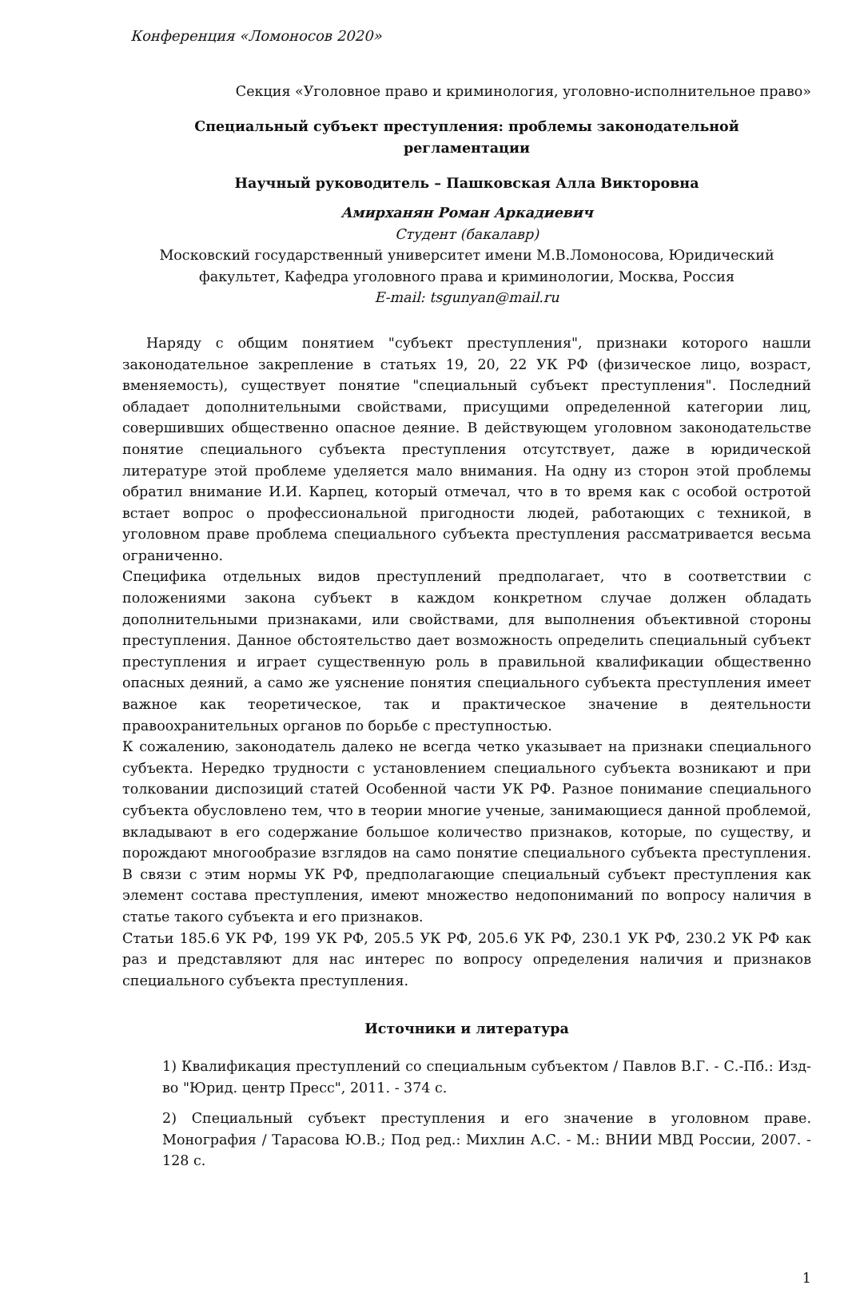Конференция «Ломоносов 2020»
Секция «Уголовное право и криминология, уголовно-исполнительное право»
Специальный субъект преступления: проблемы законодательной
регламентации
Научный руководитель – Пашковская Алла Викторовна
Амирханян Роман Аркадиевич
Студент (бакалавр)
Московский государственный университет имени М.В.Ломоносова, Юридический факультет, Кафедра уголовного права и криминологии, Москва, Россия
E-mail: tsgunyan@mail.ru
Наряду с общим понятием "субъект преступления", признаки которого нашли законодательное закрепление в статьях 19, 20, 22 УК РФ (физическое лицо, возраст, вменяемость), существует понятие "специальный субъект преступления". Последний обладает дополнительными свойствами, присущими определенной категории лиц, совершивших общественно опасное деяние. В действующем уголовном законодательстве понятие специального субъекта преступления отсутствует, даже в юридической литературе этой проблеме уделяется мало внимания. На одну из сторон этой проблемы обратил внимание И.И. Карпец, который отмечал, что в то время как с особой остротой встает вопрос о профессиональной пригодности людей, работающих с техникой, в уголовном праве проблема специального субъекта преступления рассматривается весьма ограниченно.
Специфика отдельных видов преступлений предполагает, что в соответствии с положениями закона субъект в каждом конкретном случае должен обладать дополнительными признаками, или свойствами, для выполнения объективной стороны преступления. Данное обстоятельство дает возможность определить специальный субъект преступления и играет существенную роль в правильной квалификации общественно опасных деяний, а само же уяснение понятия специального субъекта преступления имеет важное как теоретическое, так и практическое значение в деятельности правоохранительных органов по борьбе с преступностью.
К сожалению, законодатель далеко не всегда четко указывает на признаки специального субъекта. Нередко трудности с установлением специального субъекта возникают и при толковании диспозиций статей Особенной части УК РФ. Разное понимание специального субъекта обусловлено тем, что в теории многие ученые, занимающиеся данной проблемой, вкладывают в его содержание большое количество признаков, которые, по существу, и порождают многообразие взглядов на само понятие специального субъекта преступления. В связи с этим нормы УК РФ, предполагающие специальный субъект преступления как элемент состава преступления, имеют множество недопониманий по вопросу наличия в статье такого субъекта и его признаков.
Статьи 185.6 УК РФ, 199 УК РФ, 205.5 УК РФ, 205.6 УК РФ, 230.1 УК РФ, 230.2 УК РФ как раз и представляют для нас интерес по вопросу определения наличия и признаков специального субъекта преступления.
Источники и литература
1) Квалификация преступлений со специальным субъектом / Павлов В.Г. - С.-Пб.: Изд-во "Юрид. центр Пресс", 2011. - 374 с.
2) Специальный субъект преступления и его значение в уголовном праве. Монография / Тарасова Ю.В.; Под ред.: Михлин А.С. - М.: ВНИИ МВД России, 2007. - 128 с.
1